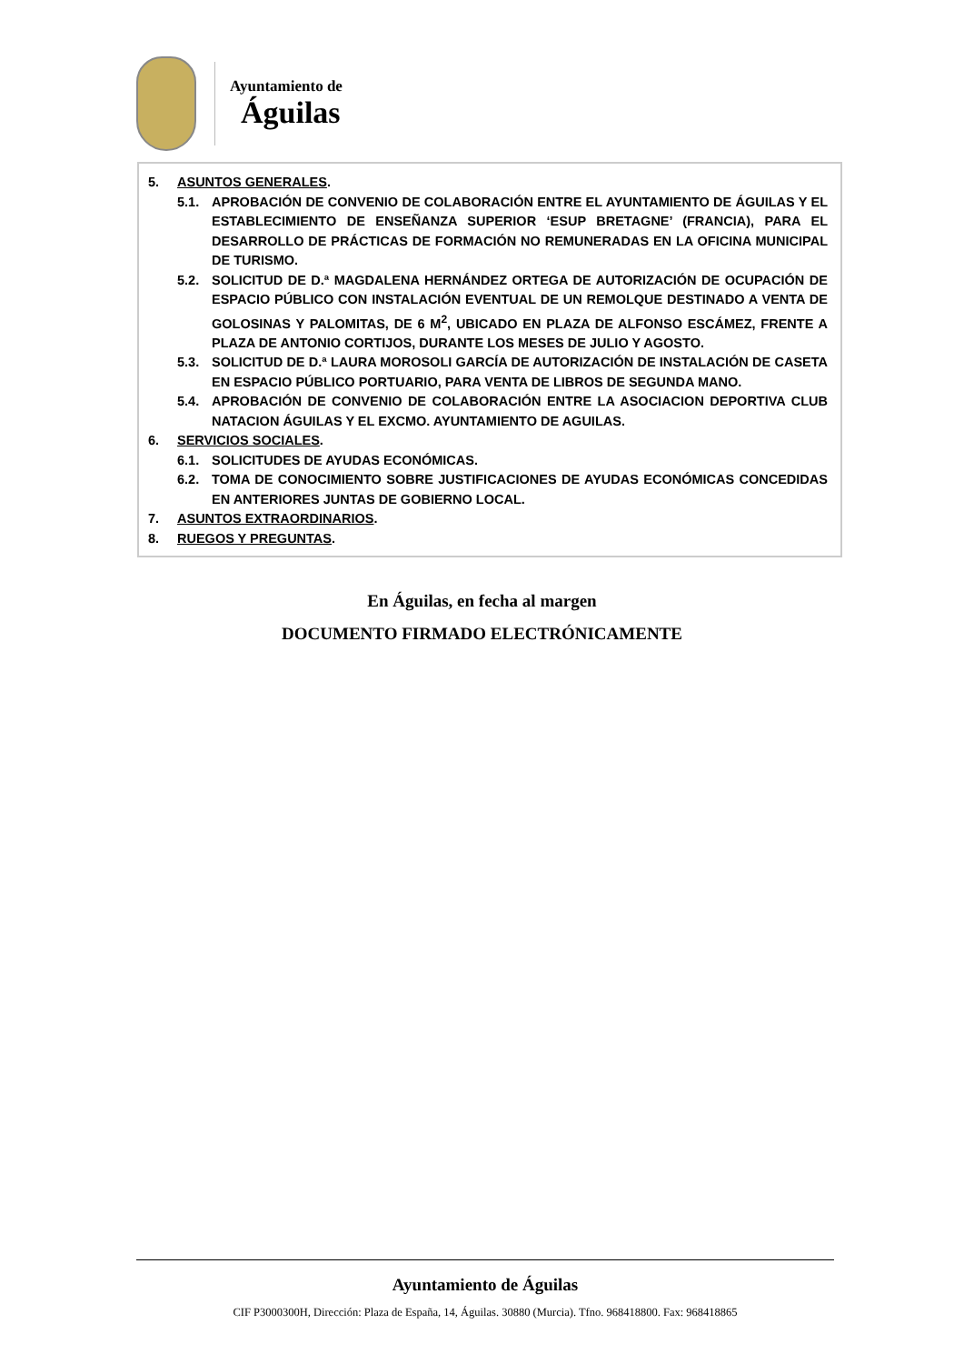Ayuntamiento de
Águilas
5. ASUNTOS GENERALES.
5.1. APROBACIÓN DE CONVENIO DE COLABORACIÓN ENTRE EL AYUNTAMIENTO DE ÁGUILAS Y EL ESTABLECIMIENTO DE ENSEÑANZA SUPERIOR ‘ESUP BRETAGNE’ (FRANCIA), PARA EL DESARROLLO DE PRÁCTICAS DE FORMACIÓN NO REMUNERADAS EN LA OFICINA MUNICIPAL DE TURISMO.
5.2. SOLICITUD DE D.ª MAGDALENA HERNÁNDEZ ORTEGA DE AUTORIZACIÓN DE OCUPACIÓN DE ESPACIO PÚBLICO CON INSTALACIÓN EVENTUAL DE UN REMOLQUE DESTINADO A VENTA DE GOLOSINAS Y PALOMITAS, DE 6 M<sup>2</sup>, UBICADO EN PLAZA DE ALFONSO ESCÁMEZ, FRENTE A PLAZA DE ANTONIO CORTIJOS, DURANTE LOS MESES DE JULIO Y AGOSTO.
5.3. SOLICITUD DE D.ª LAURA MOROSOLI GARCÍA DE AUTORIZACIÓN DE INSTALACIÓN DE CASETA EN ESPACIO PÚBLICO PORTUARIO, PARA VENTA DE LIBROS DE SEGUNDA MANO.
5.4. APROBACIÓN DE CONVENIO DE COLABORACIÓN ENTRE LA ASOCIACION DEPORTIVA CLUB NATACION ÁGUILAS Y EL EXCMO. AYUNTAMIENTO DE AGUILAS.
6. SERVICIOS SOCIALES.
6.1. SOLICITUDES DE AYUDAS ECONÓMICAS.
6.2. TOMA DE CONOCIMIENTO SOBRE JUSTIFICACIONES DE AYUDAS ECONÓMICAS CONCEDIDAS EN ANTERIORES JUNTAS DE GOBIERNO LOCAL.
7. ASUNTOS EXTRAORDINARIOS.
8. RUEGOS Y PREGUNTAS.
En Águilas, en fecha al margen
DOCUMENTO FIRMADO ELECTRÓNICAMENTE
Ayuntamiento de Águilas
CIF P3000300H, Dirección: Plaza de España, 14, Águilas. 30880 (Murcia). Tfno. 968418800. Fax: 968418865